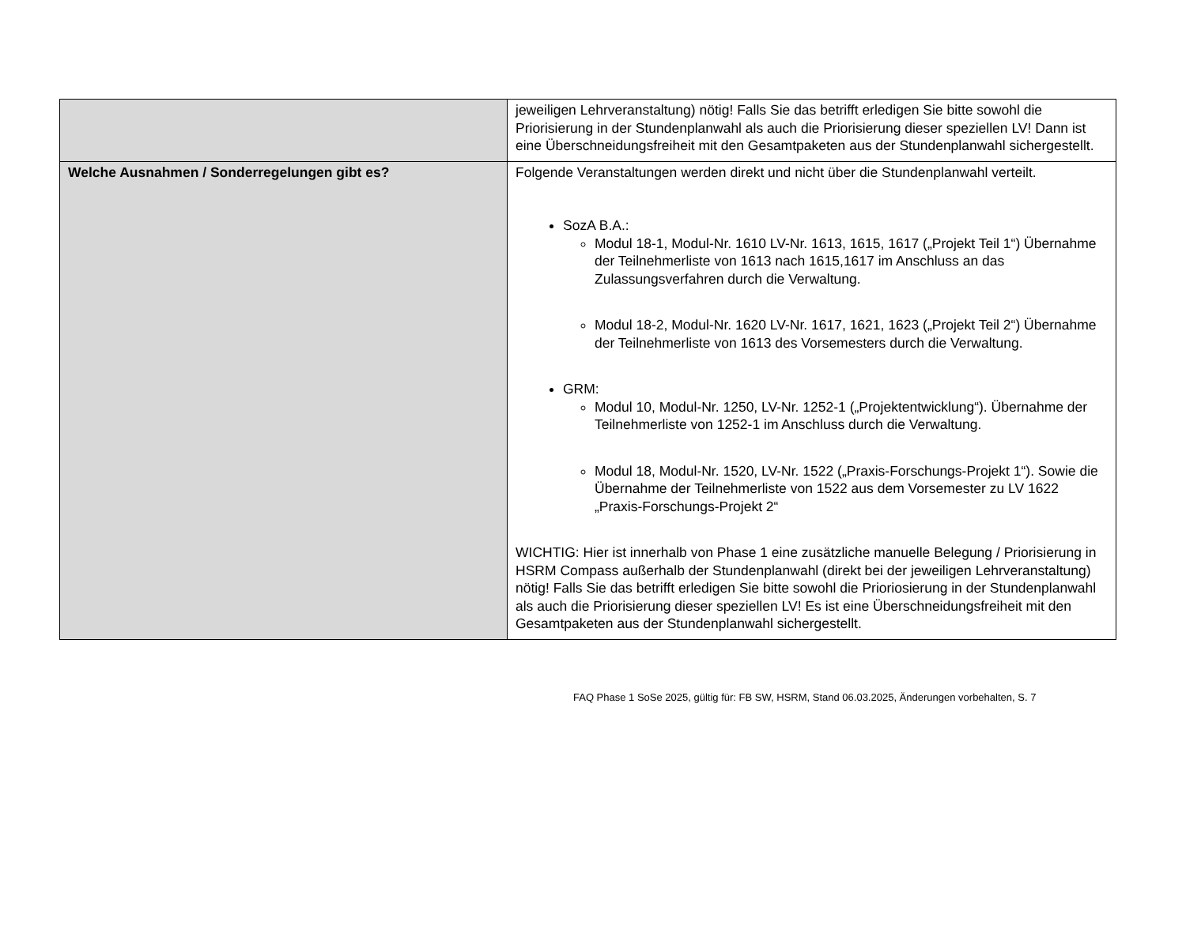| | jeweiligen Lehrveranstaltung) nötig! Falls Sie das betrifft erledigen Sie bitte sowohl die Priorisierung in der Stundenplanwahl als auch die Priorisierung dieser speziellen LV! Dann ist eine Überschneidungsfreiheit mit den Gesamtpaketen aus der Stundenplanwahl sichergestellt. |
| Welche Ausnahmen / Sonderregelungen gibt es? | Folgende Veranstaltungen werden direkt und nicht über die Stundenplanwahl verteilt. SozA B.A.: Modul 18-1, Modul-Nr. 1610 LV-Nr. 1613, 1615, 1617 („Projekt Teil 1“) Übernahme der Teilnehmerliste von 1613 nach 1615,1617 im Anschluss an das Zulassungsverfahren durch die Verwaltung. Modul 18-2, Modul-Nr. 1620 LV-Nr. 1617, 1621, 1623 („Projekt Teil 2“) Übernahme der Teilnehmerliste von 1613 des Vorsemesters durch die Verwaltung. GRM: Modul 10, Modul-Nr. 1250, LV-Nr. 1252-1 („Projektentwicklung“). Übernahme der Teilnehmerliste von 1252-1 im Anschluss durch die Verwaltung. Modul 18, Modul-Nr. 1520, LV-Nr. 1522 („Praxis-Forschungs-Projekt 1“). Sowie die Übernahme der Teilnehmerliste von 1522 aus dem Vorsemester zu LV 1622 „Praxis-Forschungs-Projekt 2“ WICHTIG: Hier ist innerhalb von Phase 1 eine zusätzliche manuelle Belegung / Priorisierung in HSRM Compass außerhalb der Stundenplanwahl (direkt bei der jeweiligen Lehrveranstaltung) nötig! Falls Sie das betrifft erledigen Sie bitte sowohl die Prioriosierung in der Stundenplanwahl als auch die Priorisierung dieser speziellen LV! Es ist eine Überschneidungsfreiheit mit den Gesamtpaketen aus der Stundenplanwahl sichergestellt. |
FAQ Phase 1 SoSe 2025, gültig für: FB SW, HSRM, Stand 06.03.2025, Änderungen vorbehalten, S. 7